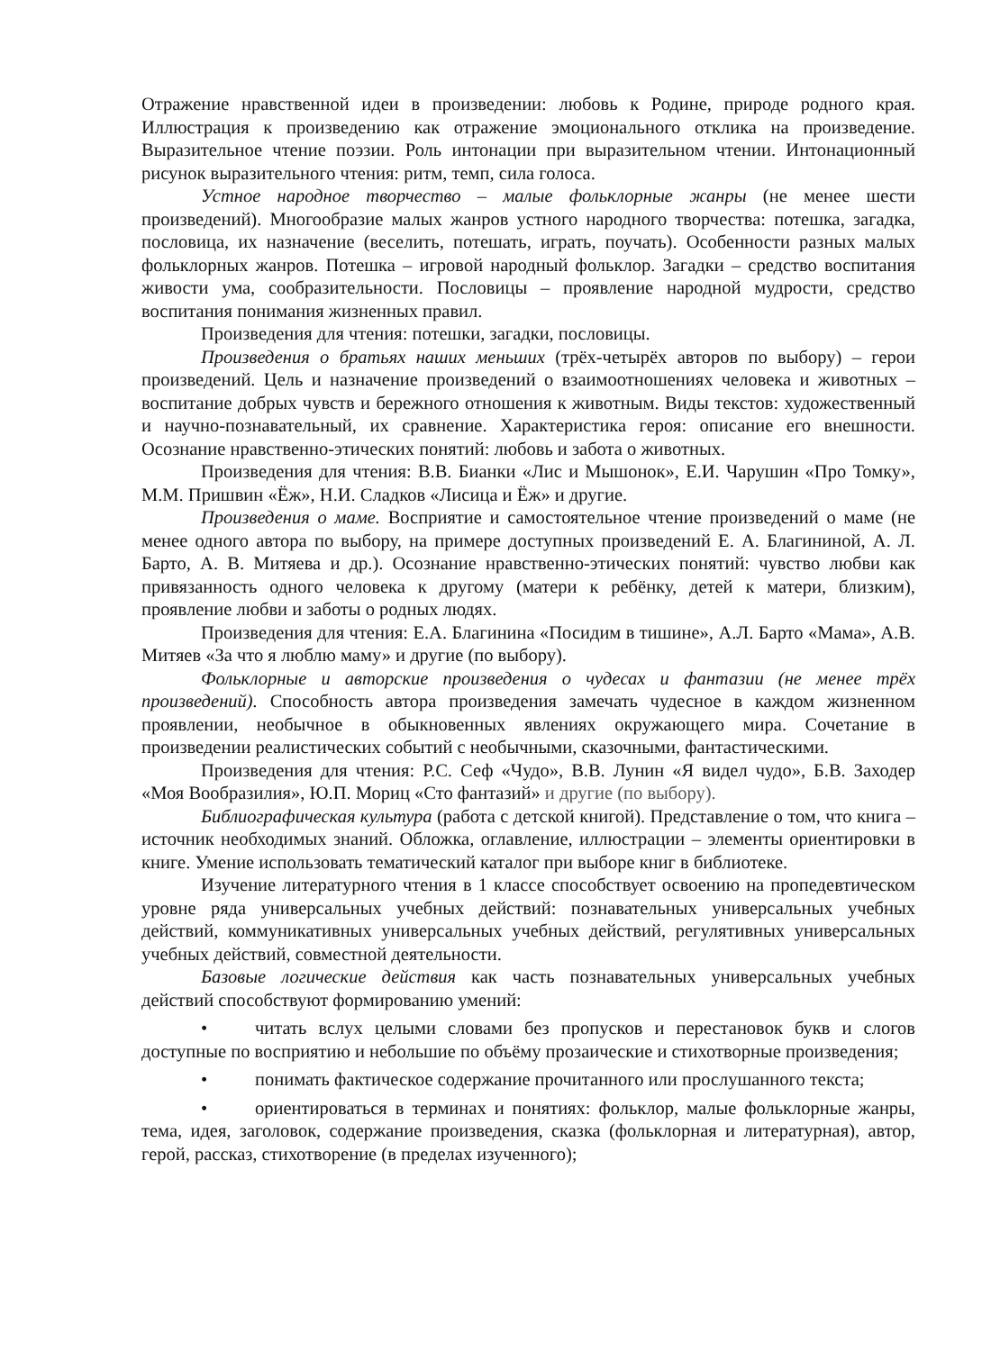Отражение нравственной идеи в произведении: любовь к Родине, природе родного края. Иллюстрация к произведению как отражение эмоционального отклика на произведение. Выразительное чтение поэзии. Роль интонации при выразительном чтении. Интонационный рисунок выразительного чтения: ритм, темп, сила голоса.
Устное народное творчество – малые фольклорные жанры (не менее шести произведений). Многообразие малых жанров устного народного творчества: потешка, загадка, пословица, их назначение (веселить, потешать, играть, поучать). Особенности разных малых фольклорных жанров. Потешка – игровой народный фольклор. Загадки – средство воспитания живости ума, сообразительности. Пословицы – проявление народной мудрости, средство воспитания понимания жизненных правил.
Произведения для чтения: потешки, загадки, пословицы.
Произведения о братьях наших меньших (трёх-четырёх авторов по выбору) – герои произведений. Цель и назначение произведений о взаимоотношениях человека и животных – воспитание добрых чувств и бережного отношения к животным. Виды текстов: художественный и научно-познавательный, их сравнение. Характеристика героя: описание его внешности. Осознание нравственно-этических понятий: любовь и забота о животных.
Произведения для чтения: В.В. Бианки «Лис и Мышонок», Е.И. Чарушин «Про Томку», М.М. Пришвин «Ёж», Н.И. Сладков «Лисица и Ёж» и другие.
Произведения о маме. Восприятие и самостоятельное чтение произведений о маме (не менее одного автора по выбору, на примере доступных произведений Е. А. Благининой, А. Л. Барто, А. В. Митяева и др.). Осознание нравственно-этических понятий: чувство любви как привязанность одного человека к другому (матери к ребёнку, детей к матери, близким), проявление любви и заботы о родных людях.
Произведения для чтения: Е.А. Благинина «Посидим в тишине», А.Л. Барто «Мама», А.В. Митяев «За что я люблю маму» и другие (по выбору).
Фольклорные и авторские произведения о чудесах и фантазии (не менее трёх произведений). Способность автора произведения замечать чудесное в каждом жизненном проявлении, необычное в обыкновенных явлениях окружающего мира. Сочетание в произведении реалистических событий с необычными, сказочными, фантастическими.
Произведения для чтения: Р.С. Сеф «Чудо», В.В. Лунин «Я видел чудо», Б.В. Заходер «Моя Вообразилия», Ю.П. Мориц «Сто фантазий» и другие (по выбору).
Библиографическая культура (работа с детской книгой). Представление о том, что книга – источник необходимых знаний. Обложка, оглавление, иллюстрации – элементы ориентировки в книге. Умение использовать тематический каталог при выборе книг в библиотеке.
Изучение литературного чтения в 1 классе способствует освоению на пропедевтическом уровне ряда универсальных учебных действий: познавательных универсальных учебных действий, коммуникативных универсальных учебных действий, регулятивных универсальных учебных действий, совместной деятельности.
Базовые логические действия как часть познавательных универсальных учебных действий способствуют формированию умений:
• читать вслух целыми словами без пропусков и перестановок букв и слогов доступные по восприятию и небольшие по объёму прозаические и стихотворные произведения;
• понимать фактическое содержание прочитанного или прослушанного текста;
• ориентироваться в терминах и понятиях: фольклор, малые фольклорные жанры, тема, идея, заголовок, содержание произведения, сказка (фольклорная и литературная), автор, герой, рассказ, стихотворение (в пределах изученного);